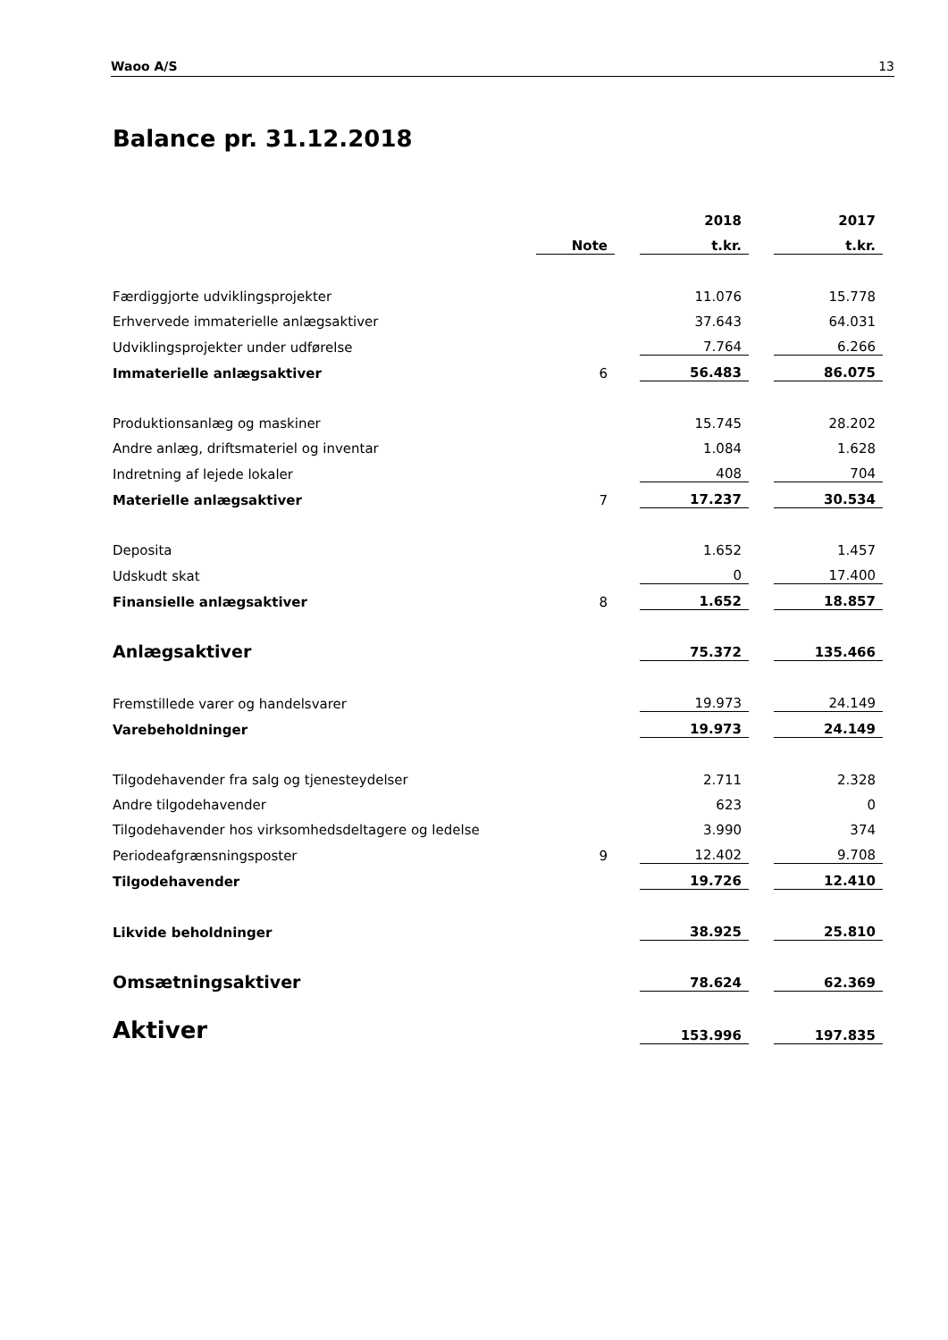Waoo A/S 13
Balance pr. 31.12.2018
| | | | 2018 | | 2017 |
| | Note | | t.kr. | | t.kr. |
| Færdiggjorte udviklingsprojekter | | | 11.076 | | 15.778 |
| Erhvervede immaterielle anlægsaktiver | | | 37.643 | | 64.031 |
| Udviklingsprojekter under udførelse | | | 7.764 | | 6.266 |
| Immaterielle anlægsaktiver | 6 | | 56.483 | | 86.075 |
| Produktionsanlæg og maskiner | | | 15.745 | | 28.202 |
| Andre anlæg, driftsmateriel og inventar | | | 1.084 | | 1.628 |
| Indretning af lejede lokaler | | | 408 | | 704 |
| Materielle anlægsaktiver | 7 | | 17.237 | | 30.534 |
| Deposita | | | 1.652 | | 1.457 |
| Udskudt skat | | | 0 | | 17.400 |
| Finansielle anlægsaktiver | 8 | | 1.652 | | 18.857 |
| Anlægsaktiver | | | 75.372 | | 135.466 |
| Fremstillede varer og handelsvarer | | | 19.973 | | 24.149 |
| Varebeholdninger | | | 19.973 | | 24.149 |
| Tilgodehavender fra salg og tjenesteydelser | | | 2.711 | | 2.328 |
| Andre tilgodehavender | | | 623 | | 0 |
| Tilgodehavender hos virksomhedsdeltagere og ledelse | | | 3.990 | | 374 |
| Periodeafgrænsningsposter | 9 | | 12.402 | | 9.708 |
| Tilgodehavender | | | 19.726 | | 12.410 |
| Likvide beholdninger | | | 38.925 | | 25.810 |
| Omsætningsaktiver | | | 78.624 | | 62.369 |
| Aktiver | | | 153.996 | | 197.835 |